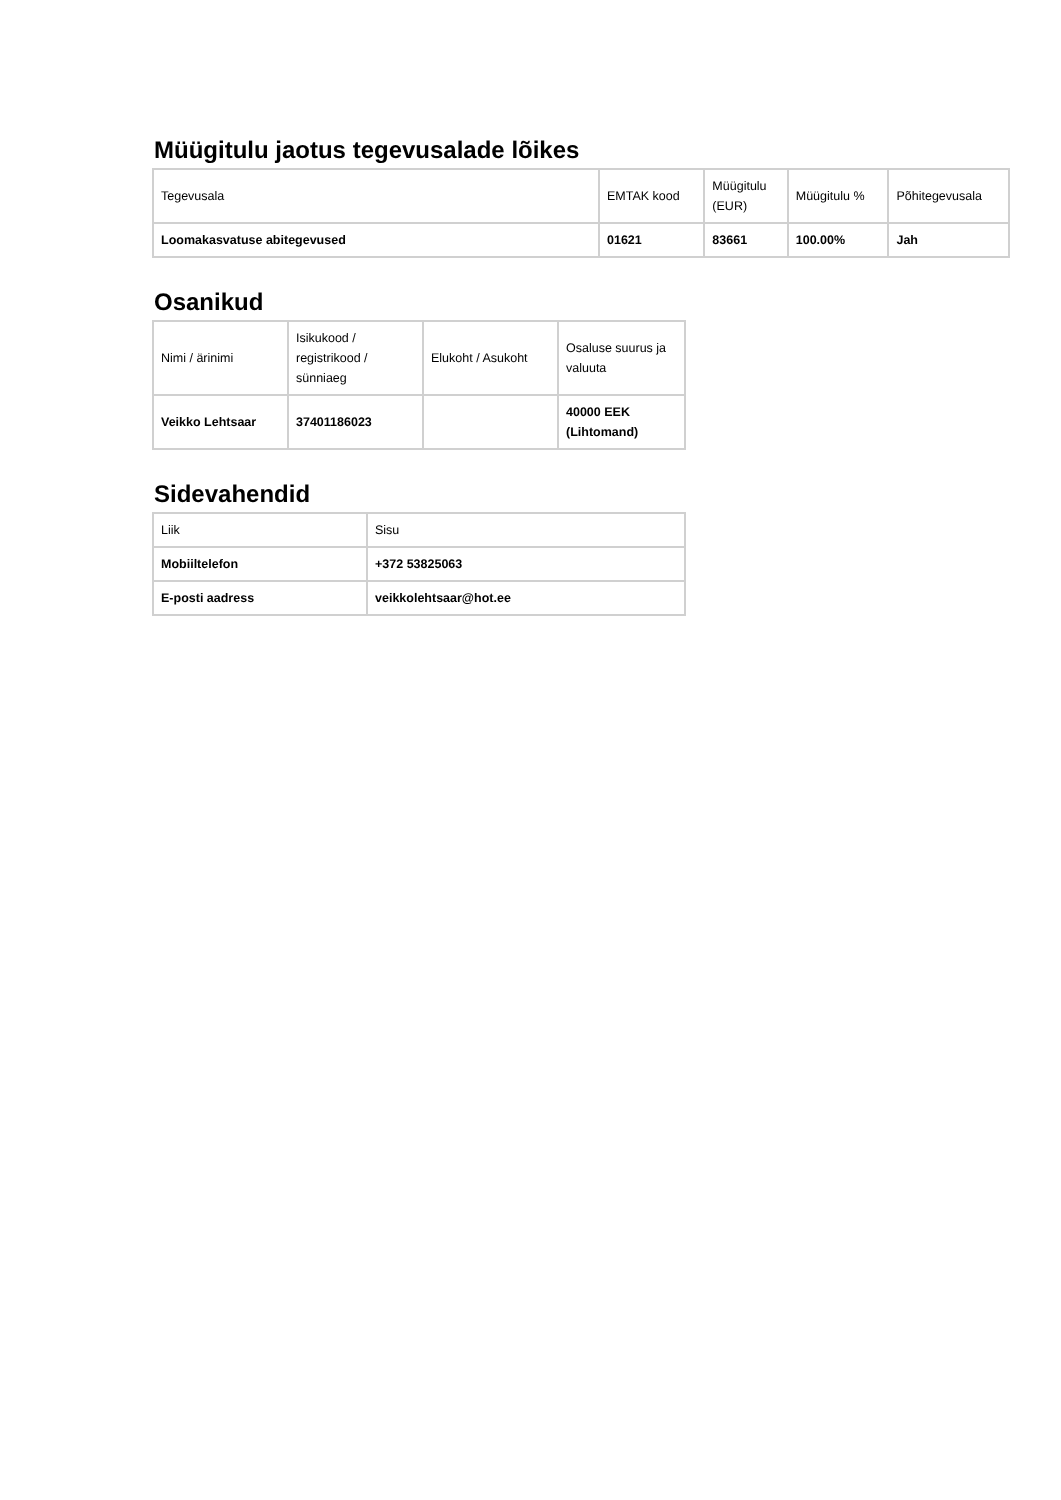Müügitulu jaotus tegevusalade lõikes
| Tegevusala | EMTAK kood | Müügitulu (EUR) | Müügitulu % | Põhitegevusala |
| --- | --- | --- | --- | --- |
| Loomakasvatuse abitegevused | 01621 | 83661 | 100.00% | Jah |
Osanikud
| Nimi / ärinimi | Isikukood / registrikood / sünniaeg | Elukoht / Asukoht | Osaluse suurus ja valuuta |
| --- | --- | --- | --- |
| Veikko Lehtsaar | 37401186023 | | 40000 EEK (Lihtomand) |
Sidevahendid
| Liik | Sisu |
| --- | --- |
| Mobiiltelefon | +372 53825063 |
| E-posti aadress | veikkolehtsaar@hot.ee |